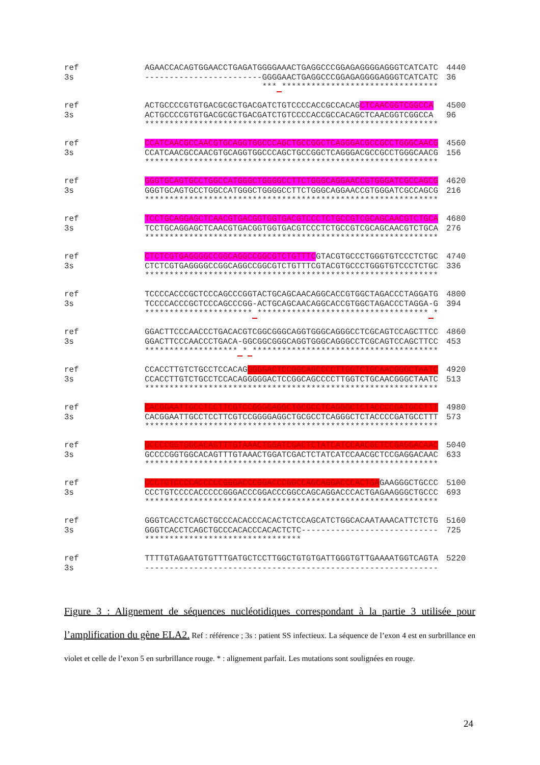ref AGAACCACAGTGGAACCTGAGATGGGGAAACTGAGGCCCGGAGAGGGGAGGGTCATCATC 4440
3s ------------------------GGGGAACTGAGGCCCGGAGAGGGGAGGGTCATCATC 36
*** ********************************
ref ACTGCCCCGTGTGACGCGCTGACGATCTGTCCCCACCGCCACAGCTCAACGGTCGGCCA 4500
3s ACTGCCCCGTGTGACGCGCTGACGATCTGTCCCCACCGCCACAGCTCAACGGTCGGCCA 96
************************************************************
ref CCATCAACGCCAACGTGCAGGTGGCCCAGCTGCCGGCTCAGGGACGCCGCCTGGGCAACG 4560
3s CCATCAACGCCAACGTGCAGGTGGCCCAGCTGCCGGCTCAGGGACGCCGCCTGGGCAACG 156
************************************************************
ref GGGTGCAGTGCCTGGCCATGGGCTGGGGCCTTCTGGGCAGGAACCGTGGGATCGCCAGCG 4620
3s GGGTGCAGTGCCTGGCCATGGGCTGGGGCCTTCTGGGCAGGAACCGTGGGATCGCCAGCG 216
************************************************************
ref TCCTGCAGGAGCTCAACGTGACGGTGGTGACGTCCCTCTGCCGTCGCAGCAACGTCTGCA 4680
3s TCCTGCAGGAGCTCAACGTGACGGTGGTGACGTCCCTCTGCCGTCGCAGCAACGTCTGCA 276
************************************************************
ref CTCTCGTGAGGGGCCGGCAGGCCGGCGTCTGTTTCGTACGTGCCCTGGGTGTCCCTCTGC 4740
3s CTCTCGTGAGGGGCCGGCAGGCCGGCGTCTGTTTCGTACGTGCCCTGGGTGTCCCTCTGC 336
************************************************************
ref TCCCCACCCGCTCCCAGCCCGGTACTGCAGCAACAGGCACCGTGGCTAGACCCTAGGATG 4800
3s TCCCCACCCGCTCCCAGCCCGG-ACTGCAGCAACAGGCACCGTGGCTAGACCCTAGGA-G 394
********************** *********************************** *
ref GGACTTCCCAACCCTGACACGTCGGCGGGCAGGTGGGCAGGGCCTCGCAGTCCAGCTTCC 4860
3s GGACTTCCCAACCCTGACA-GGCGGCGGGCAGGTGGGCAGGGCCTCGCAGTCCAGCTTCC 453
******************* * **************************************
ref CCACCTTGTCTGCCTCCACAGGGGGACTCCGGCAGCCCCTTGGTCTGCAACGGGCTAATC 4920
3s CCACCTTGTCTGCCTCCACAGGGGGACTCCGGCAGCCCCTTGGTCTGCAACGGGCTAATC 513
************************************************************
ref CACGGAATTGCCTCCTTCGTCCGGGGAGGCTGCGCCTCAGGGCTCTACCCCGATGCCTTT 4980
3s CACGGAATTGCCTCCTTCGTCCGGGGAGGCTGCGCCTCAGGGCTCTACCCCGATGCCTTT 573
************************************************************
ref GCCCCGGTGGCACAGTTTGTAAACTGGATCGACTCTATCATCCAACGCTCCGAGGACAAC 5040
3s GCCCCGGTGGCACAGTTTGTAAACTGGATCGACTCTATCATCCAACGCTCCGAGGACAAC 633
************************************************************
ref CCCTGTCCCCACCCCCGGGACCCGGACCCGGCCAGCAGGACCCACTGAGAAGGGCTGCCC 5100
3s CCCTGTCCCCACCCCCGGGACCCGGACCCGGCCAGCAGGACCCACTGAGAAGGGCTGCCC 693
************************************************************
ref GGGTCACCTCAGCTGCCCACACCCACACTCTCCAGCATCTGGCACAATAAACATTCTCTG 5160
3s GGGTCACCTCAGCTGCCCACACCCACACTCTC---------------------------- 725
********************************
ref TTTTGTAGAATGTGTTTGATGCTCCTTGGCTGTGTGATTGGGTGTTGAAAATGGTCAGTA 5220
3s ------------------------------------------------------------
Figure 3 : Alignement de séquences nucléotidiques correspondant à la partie 3 utilisée pour l’amplification du gène ELA2. Ref : référence ; 3s : patient SS infectieux. La séquence de l’exon 4 est en surbrillance en violet et celle de l’exon 5 en surbrillance rouge. * : alignement parfait. Les mutations sont soulignées en rouge.
24